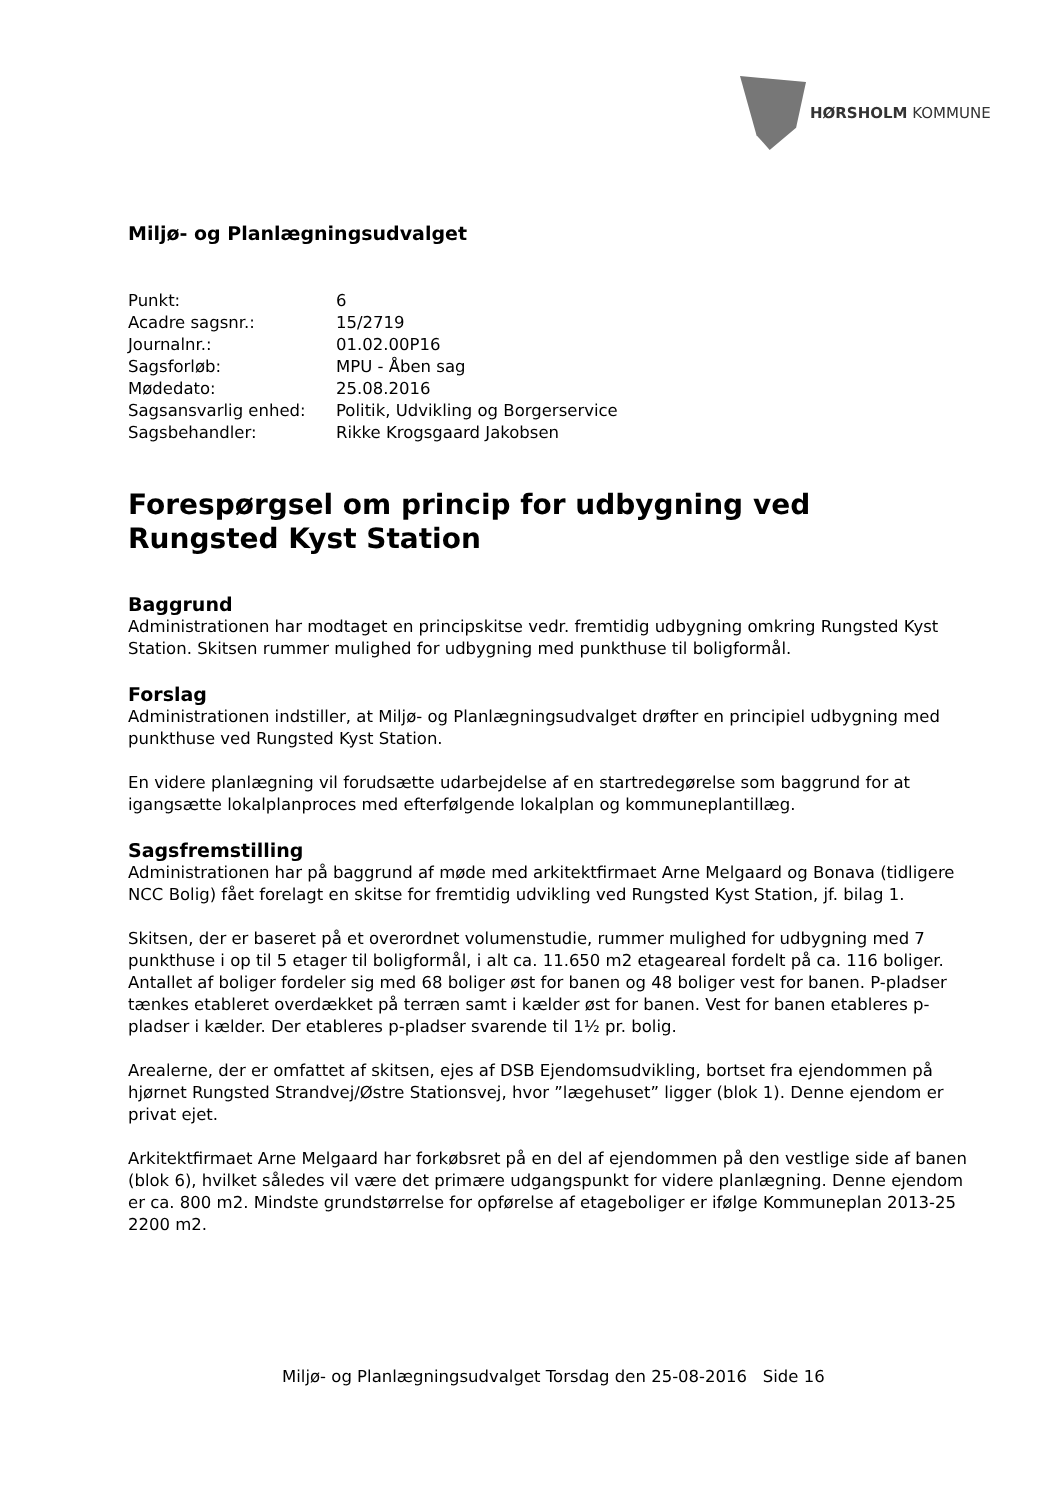HØRSHOLM KOMMUNE
Miljø- og Planlægningsudvalget
| Punkt: | 6 |
| Acadre sagsnr.: | 15/2719 |
| Journalnr.: | 01.02.00P16 |
| Sagsforløb: | MPU - Åben sag |
| Mødedato: | 25.08.2016 |
| Sagsansvarlig enhed: | Politik, Udvikling og Borgerservice |
| Sagsbehandler: | Rikke Krogsgaard Jakobsen |
Forespørgsel om princip for udbygning ved Rungsted Kyst Station
Baggrund
Administrationen har modtaget en principskitse vedr. fremtidig udbygning omkring Rungsted Kyst Station. Skitsen rummer mulighed for udbygning med punkthuse til boligformål.
Forslag
Administrationen indstiller, at Miljø- og Planlægningsudvalget drøfter en principiel udbygning med punkthuse ved Rungsted Kyst Station.
En videre planlægning vil forudsætte udarbejdelse af en startredegørelse som baggrund for at igangsætte lokalplanproces med efterfølgende lokalplan og kommuneplantillæg.
Sagsfremstilling
Administrationen har på baggrund af møde med arkitektfirmaet Arne Melgaard og Bonava (tidligere NCC Bolig) fået forelagt en skitse for fremtidig udvikling ved Rungsted Kyst Station, jf. bilag 1.
Skitsen, der er baseret på et overordnet volumenstudie, rummer mulighed for udbygning med 7 punkthuse i op til 5 etager til boligformål, i alt ca. 11.650 m2 etageareal fordelt på ca. 116 boliger. Antallet af boliger fordeler sig med 68 boliger øst for banen og 48 boliger vest for banen. P-pladser tænkes etableret overdækket på terræn samt i kælder øst for banen. Vest for banen etableres p-pladser i kælder. Der etableres p-pladser svarende til 1½ pr. bolig.
Arealerne, der er omfattet af skitsen, ejes af DSB Ejendomsudvikling, bortset fra ejendommen på hjørnet Rungsted Strandvej/Østre Stationsvej, hvor ”lægehuset” ligger (blok 1). Denne ejendom er privat ejet.
Arkitektfirmaet Arne Melgaard har forkøbsret på en del af ejendommen på den vestlige side af banen (blok 6), hvilket således vil være det primære udgangspunkt for videre planlægning. Denne ejendom er ca. 800 m2. Mindste grundstørrelse for opførelse af etageboliger er ifølge Kommuneplan 2013-25 2200 m2.
Miljø- og Planlægningsudvalget Torsdag den 25-08-2016 Side 16